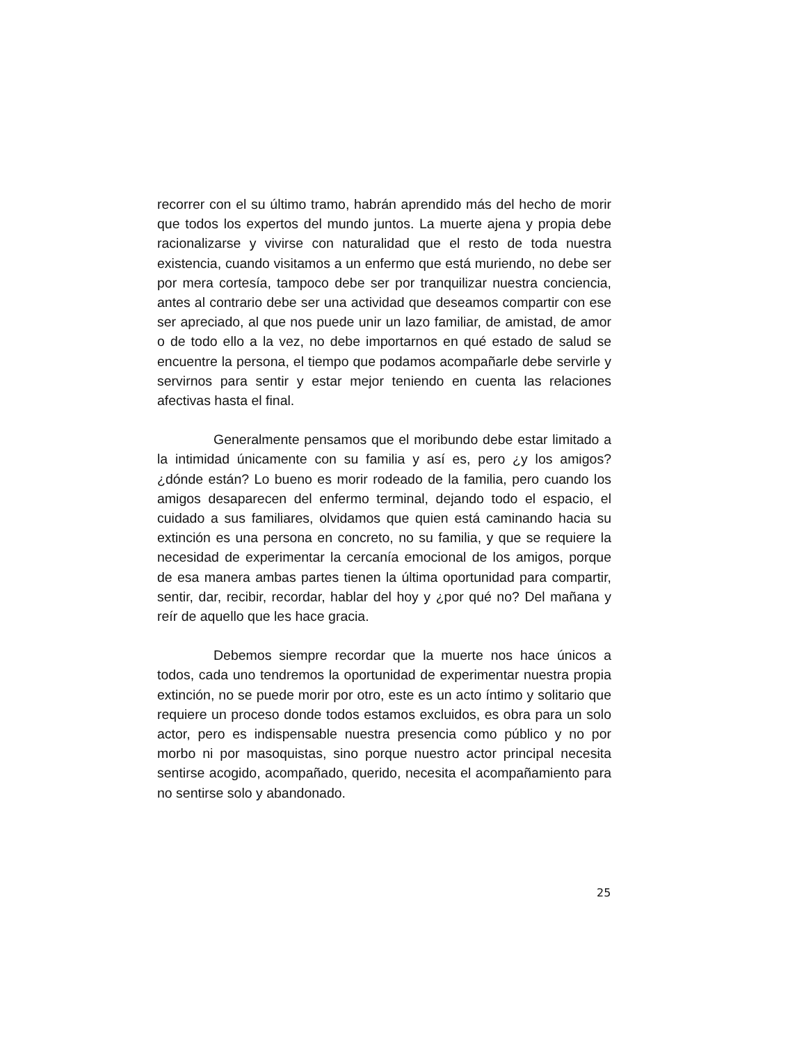recorrer con el su último tramo, habrán aprendido más del hecho de morir que todos los expertos del mundo juntos. La muerte ajena y propia debe racionalizarse y vivirse con naturalidad que el resto de toda nuestra existencia, cuando visitamos a un enfermo que está muriendo, no debe ser por mera cortesía, tampoco debe ser por tranquilizar nuestra conciencia, antes al contrario debe ser una actividad que deseamos compartir con ese ser apreciado, al que nos puede unir un lazo familiar, de amistad, de amor o de todo ello a la vez, no debe importarnos en qué estado de salud se encuentre la persona, el tiempo que podamos acompañarle debe servirle y servirnos para sentir y estar mejor teniendo en cuenta las relaciones afectivas hasta el final.
Generalmente pensamos que el moribundo debe estar limitado a la intimidad únicamente con su familia y así es, pero ¿y los amigos? ¿dónde están? Lo bueno es morir rodeado de la familia, pero cuando los amigos desaparecen del enfermo terminal, dejando todo el espacio, el cuidado a sus familiares, olvidamos que quien está caminando hacia su extinción es una persona en concreto, no su familia, y que se requiere la necesidad de experimentar la cercanía emocional de los amigos, porque de esa manera ambas partes tienen la última oportunidad para compartir, sentir, dar, recibir, recordar, hablar del hoy y ¿por qué no? Del mañana y reír de aquello que les hace gracia.
Debemos siempre recordar que la muerte nos hace únicos a todos, cada uno tendremos la oportunidad de experimentar nuestra propia extinción, no se puede morir por otro, este es un acto íntimo y solitario que requiere un proceso donde todos estamos excluidos, es obra para un solo actor, pero es indispensable nuestra presencia como público y no por morbo ni por masoquistas, sino porque nuestro actor principal necesita sentirse acogido, acompañado, querido, necesita el acompañamiento para no sentirse solo y abandonado.
25